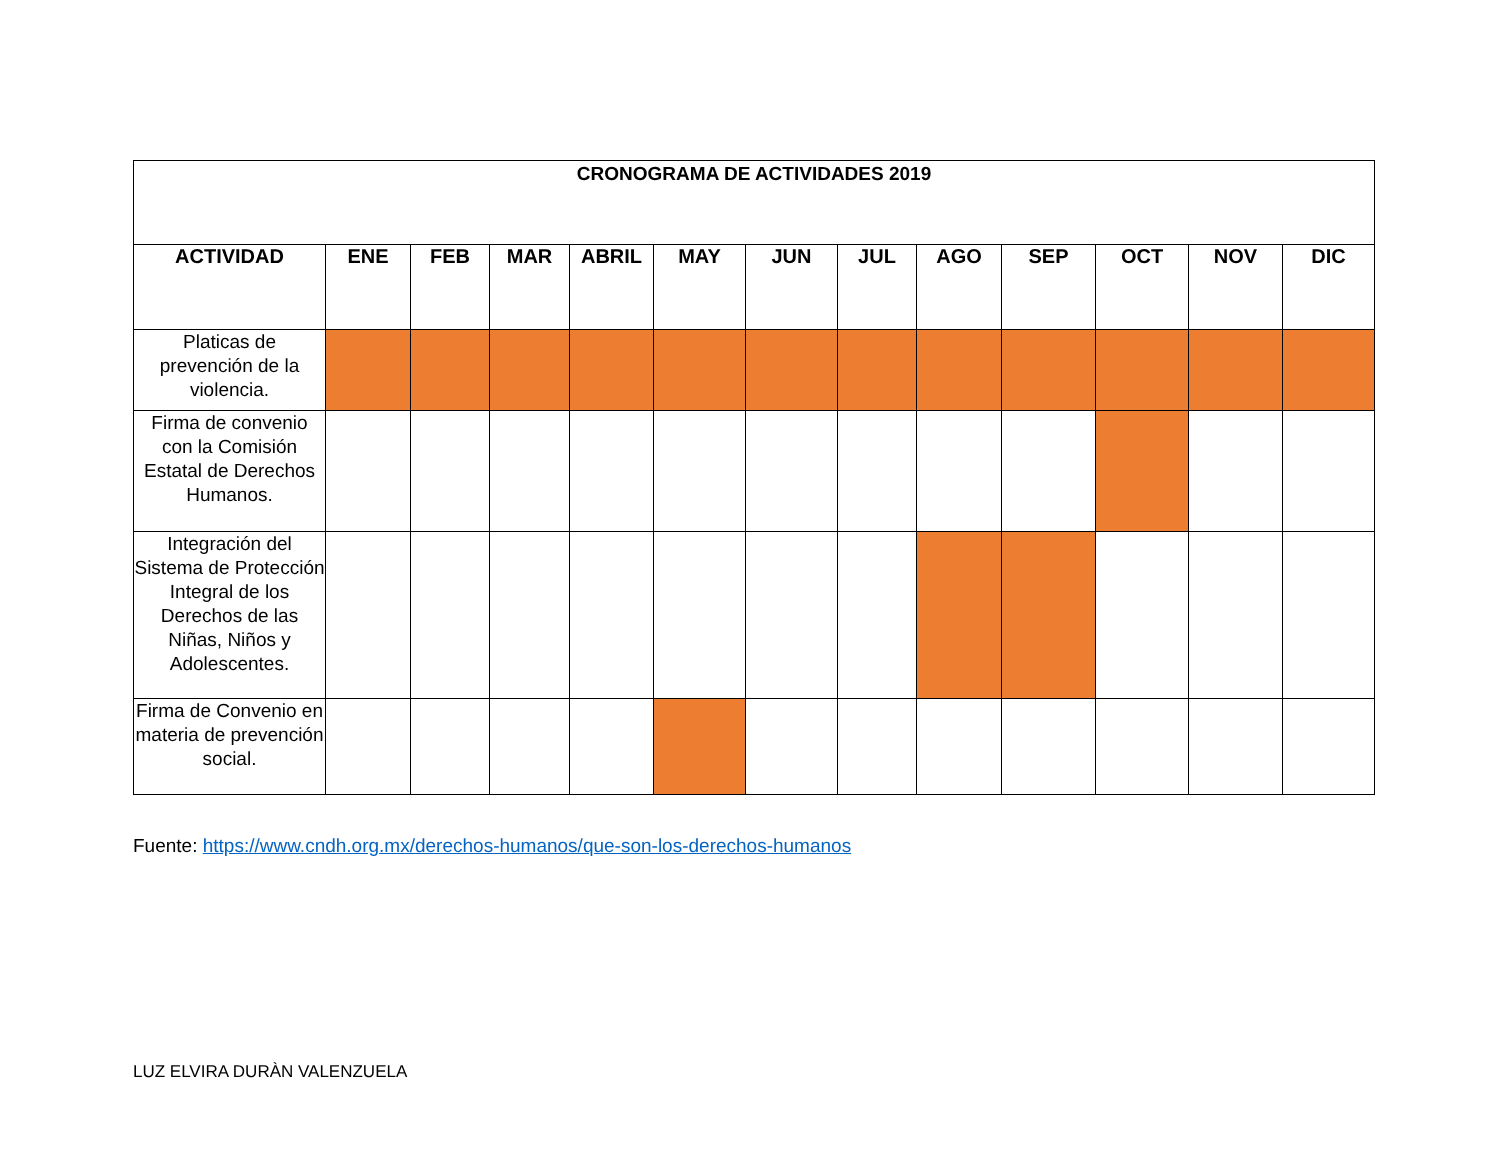| CRONOGRAMA DE ACTIVIDADES 2019 | | | | | | | | | | | | |
| --- | --- | --- | --- | --- | --- | --- | --- | --- | --- | --- | --- | --- |
| ACTIVIDAD | ENE | FEB | MAR | ABRIL | MAY | JUN | JUL | AGO | SEP | OCT | NOV | DIC |
| Platicas de prevención de la violencia. | | | | | | | | | | | | |
| Firma de convenio con la Comisión Estatal de Derechos Humanos. | | | | | | | | | | | | |
| Integración del Sistema de Protección Integral de los Derechos de las Niñas, Niños y Adolescentes. | | | | | | | | | | | | |
| Firma de Convenio en materia de prevención social. | | | | | | | | | | | | |
Fuente: https://www.cndh.org.mx/derechos-humanos/que-son-los-derechos-humanos
LUZ ELVIRA DURÀN VALENZUELA